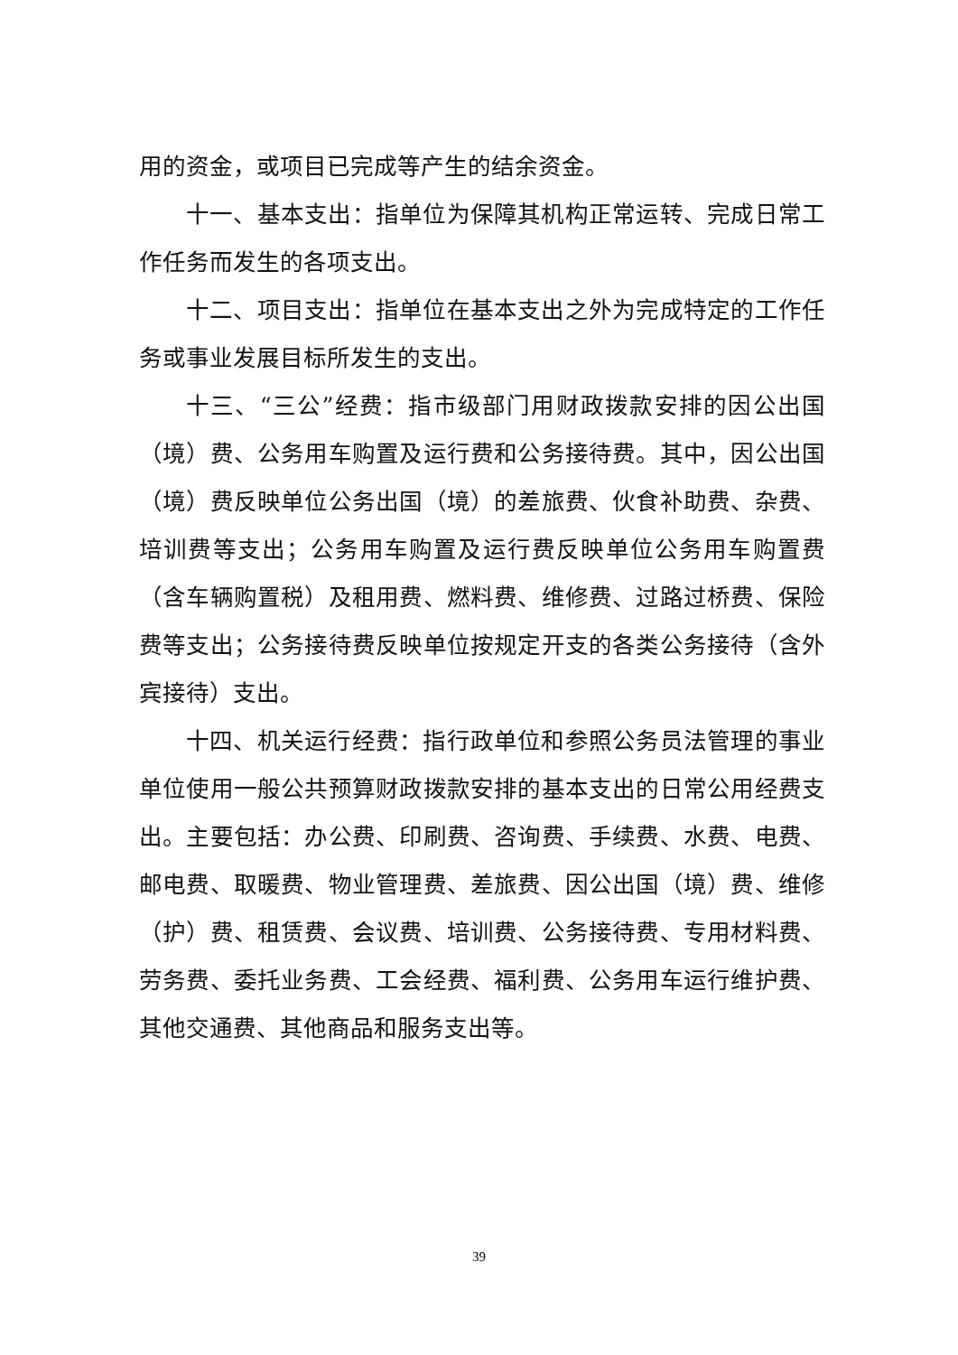用的资金，或项目已完成等产生的结余资金。
十一、基本支出：指单位为保障其机构正常运转、完成日常工作任务而发生的各项支出。
十二、项目支出：指单位在基本支出之外为完成特定的工作任务或事业发展目标所发生的支出。
十三、“三公”经费：指市级部门用财政拨款安排的因公出国（境）费、公务用车购置及运行费和公务接待费。其中，因公出国（境）费反映单位公务出国（境）的差旅费、伙食补助费、杂费、培训费等支出；公务用车购置及运行费反映单位公务用车购置费（含车辆购置税）及租用费、燃料费、维修费、过路过桥费、保险费等支出；公务接待费反映单位按规定开支的各类公务接待（含外宾接待）支出。
十四、机关运行经费：指行政单位和参照公务员法管理的事业单位使用一般公共预算财政拨款安排的基本支出的日常公用经费支出。主要包括：办公费、印刷费、咨询费、手续费、水费、电费、邮电费、取暖费、物业管理费、差旅费、因公出国（境）费、维修（护）费、租赁费、会议费、培训费、公务接待费、专用材料费、劳务费、委托业务费、工会经费、福利费、公务用车运行维护费、其他交通费、其他商品和服务支出等。
39